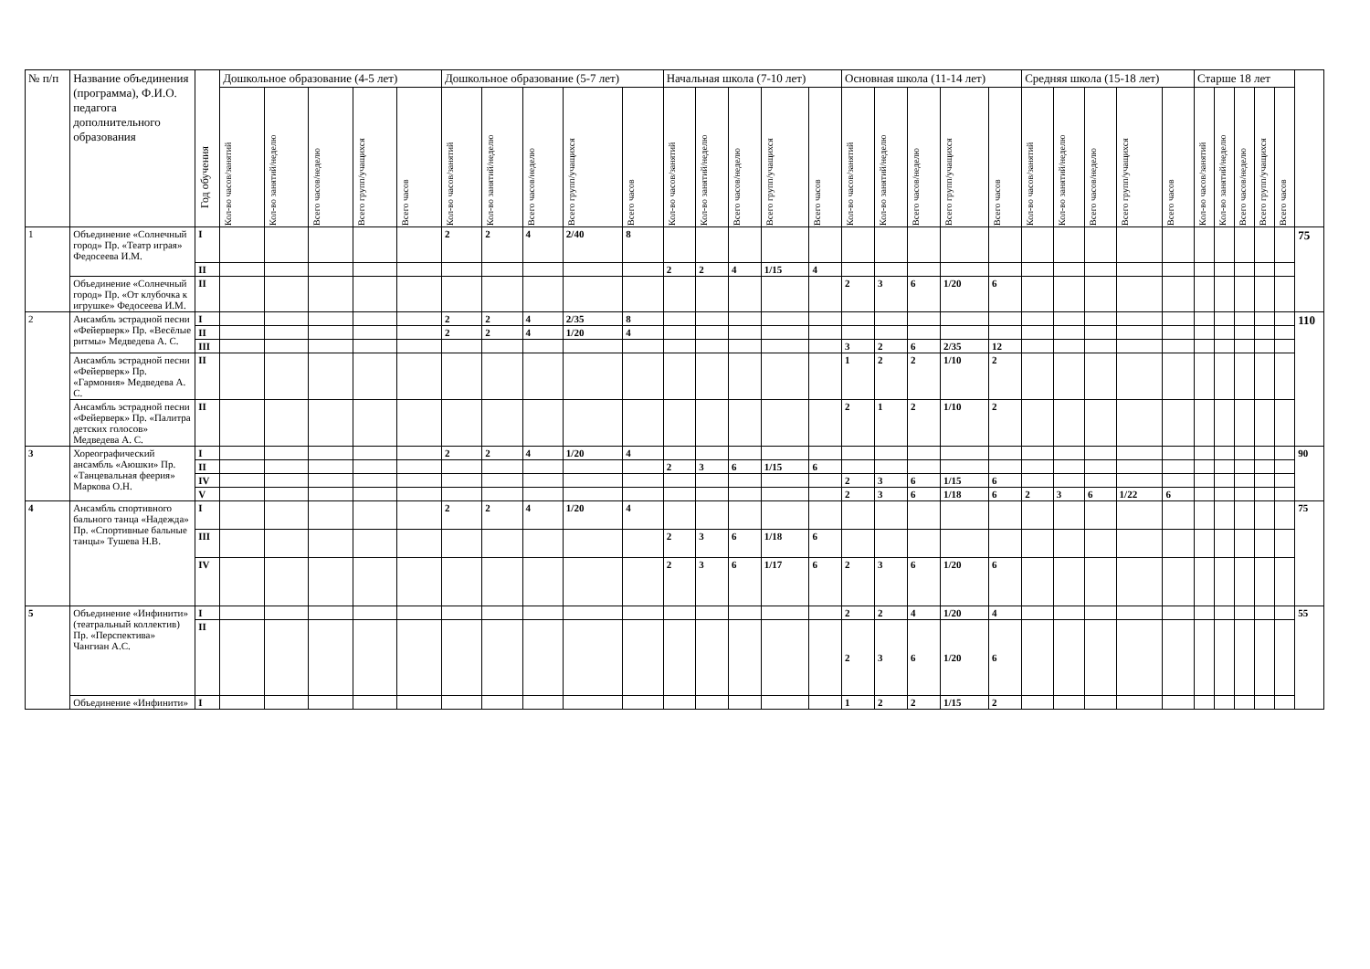| № п/п | Название объединения (программа), Ф.И.О. педагога дополнительного образования | Год обучения | Дошкольное образование (4-5 лет) | | | | | Дошкольное образование (5-7 лет) | | | | | Начальная школа (7-10 лет) | | | | | Основная школа (11-14 лет) | | | | | Средняя школа (15-18 лет) | | | | | Старше 18 лет | | | | | |
| --- | --- | --- | --- | --- | --- | --- | --- | --- | --- | --- | --- | --- | --- | --- | --- | --- | --- | --- | --- | --- | --- | --- | --- | --- | --- | --- | --- | --- | --- | --- | --- | --- | --- |
| | | | Кол-во часов/занятий | Кол-во занятий/неделю | Всего часов/неделю | Всего групп/учащихся | Всего часов | Кол-во часов/занятий | Кол-во занятий/неделю | Всего часов/неделю | Всего групп/учащихся | Всего часов | Кол-во часов/занятий | Кол-во занятий/неделю | Всего часов/неделю | Всего групп/учащихся | Всего часов | Кол-во часов/занятий | Кол-во занятий/неделю | Всего часов/неделю | Всего групп/учащихся | Всего часов | Кол-во часов/занятий | Кол-во занятий/неделю | Всего часов/неделю | Всего групп/учащихся | Всего часов | Кол-во часов/занятий | Кол-во занятий/неделю | Всего часов/неделю | Всего групп/учащихся | Всего часов | |
| 1 | Объединение «Солнечный город» Пр. «Театр играя» Федосеева И.М. | I | | | | | | 2 | 2 | 4 | 2/40 | 8 | | | | | | | | | | | | | | | | | | | | | 75 |
| | | II | | | | | | | | | | | 2 | 2 | 4 | 1/15 | 4 | | | | | | | | | | | | | | | | |
| | Объединение «Солнечный город» Пр. «От клубочка к игрушке» Федосеева И.М. | II | | | | | | | | | | | | | | | | 2 | 3 | 6 | 1/20 | 6 | | | | | | | | | | | |
| 2 | Ансамбль эстрадной песни «Фейерверк» Пр. «Весёлые ритмы» Медведева А. С. | I | | | | | | 2 | 2 | 4 | 2/35 | 8 | | | | | | | | | | | | | | | | | | | | | 110 |
| | | II | | | | | | 2 | 2 | 4 | 1/20 | 4 | | | | | | | | | | | | | | | | | | | | | |
| | | III | | | | | | | | | | | | | | | | 3 | 2 | 6 | 2/35 | 12 | | | | | | | | | | | |
| | Ансамбль эстрадной песни «Фейерверк» Пр. «Гармония» Медведева А. С. | II | | | | | | | | | | | | | | | | 1 | 2 | 2 | 1/10 | 2 | | | | | | | | | | | |
| | Ансамбль эстрадной песни «Фейерверк» Пр. «Палитра детских голосов» Медведева А. С. | II | | | | | | | | | | | | | | | | 2 | 1 | 2 | 1/10 | 2 | | | | | | | | | | | |
| 3 | Хореографический ансамбль «Аюшки» Пр. «Танцевальная феерия» Маркова О.Н. | I | | | | | | 2 | 2 | 4 | 1/20 | 4 | | | | | | | | | | | | | | | | | | | | | 90 |
| | | II | | | | | | | | | | | 2 | 3 | 6 | 1/15 | 6 | | | | | | | | | | | | | | | | |
| | | IV | | | | | | | | | | | | | | | | 2 | 3 | 6 | 1/15 | 6 | | | | | | | | | | | |
| | | V | | | | | | | | | | | | | | | | 2 | 3 | 6 | 1/18 | 6 | 2 | 3 | 6 | 1/22 | 6 | | | | | | |
| 4 | Ансамбль спортивного бального танца «Надежда» Пр. «Спортивные бальные танцы» Тушева Н.В. | I | | | | | | 2 | 2 | 4 | 1/20 | 4 | | | | | | | | | | | | | | | | | | | | | 75 |
| | | III | | | | | | | | | | | 2 | 3 | 6 | 1/18 | 6 | | | | | | | | | | | | | | | | |
| | | IV | | | | | | | | | | | 2 | 3 | 6 | 1/17 | 6 | 2 | 3 | 6 | 1/20 | 6 | | | | | | | | | | | |
| 5 | Объединение «Инфинити» (театральный коллектив) Пр. «Перспектива» Чангиан А.С. | I | | | | | | | | | | | | | | | | 2 | 2 | 4 | 1/20 | 4 | | | | | | | | | | | 55 |
| | | II | | | | | | | | | | | | | | | | 2 | 3 | 6 | 1/20 | 6 | | | | | | | | | | | |
| | Объединение «Инфинити» | I | | | | | | | | | | | | | | | | 1 | 2 | 2 | 1/15 | 2 | | | | | | | | | | | |